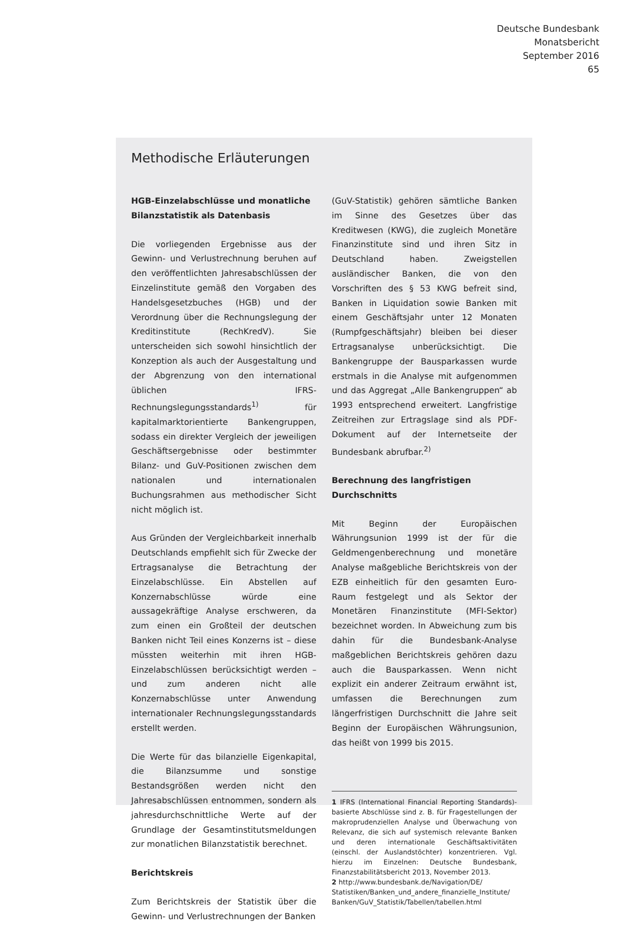Deutsche Bundesbank
Monatsbericht
September 2016
65
Methodische Erläuterungen
HGB-Einzelabschlüsse und monatliche Bilanzstatistik als Datenbasis
Die vorliegenden Ergebnisse aus der Gewinn- und Verlustrechnung beruhen auf den veröffentlichten Jahresabschlüssen der Einzelinstitute gemäß den Vorgaben des Handelsgesetzbuches (HGB) und der Verordnung über die Rechnungslegung der Kreditinstitute (RechKredV). Sie unterscheiden sich sowohl hinsichtlich der Konzeption als auch der Ausgestaltung und der Abgrenzung von den international üblichen IFRS-Rechnungslegungsstandards<sup>1)</sup> für kapitalmarktorientierte Bankengruppen, sodass ein direkter Vergleich der jeweiligen Geschäftsergebnisse oder bestimmter Bilanz- und GuV-Positionen zwischen dem nationalen und internationalen Buchungsrahmen aus methodischer Sicht nicht möglich ist.
Aus Gründen der Vergleichbarkeit innerhalb Deutschlands empfiehlt sich für Zwecke der Ertragsanalyse die Betrachtung der Einzelabschlüsse. Ein Abstellen auf Konzernabschlüsse würde eine aussagekräftige Analyse erschweren, da zum einen ein Großteil der deutschen Banken nicht Teil eines Konzerns ist – diese müssten weiterhin mit ihren HGB-Einzelabschlüssen berücksichtigt werden – und zum anderen nicht alle Konzernabschlüsse unter Anwendung internationaler Rechnungslegungsstandards erstellt werden.
Die Werte für das bilanzielle Eigenkapital, die Bilanzsumme und sonstige Bestandsgrößen werden nicht den Jahresabschlüssen entnommen, sondern als jahresdurchschnittliche Werte auf der Grundlage der Gesamtinstitutsmeldungen zur monatlichen Bilanzstatistik berechnet.
Berichtskreis
Zum Berichtskreis der Statistik über die Gewinn- und Verlustrechnungen der Banken
(GuV-Statistik) gehören sämtliche Banken im Sinne des Gesetzes über das Kreditwesen (KWG), die zugleich Monetäre Finanzinstitute sind und ihren Sitz in Deutschland haben. Zweigstellen ausländischer Banken, die von den Vorschriften des § 53 KWG befreit sind, Banken in Liquidation sowie Banken mit einem Geschäftsjahr unter 12 Monaten (Rumpfgeschäftsjahr) bleiben bei dieser Ertragsanalyse unberücksichtigt. Die Bankengruppe der Bausparkassen wurde erstmals in die Analyse mit aufgenommen und das Aggregat „Alle Bankengruppen“ ab 1993 entsprechend erweitert. Langfristige Zeitreihen zur Ertragslage sind als PDF-Dokument auf der Internetseite der Bundesbank abrufbar.<sup>2)</sup>
Berechnung des langfristigen Durchschnitts
Mit Beginn der Europäischen Währungsunion 1999 ist der für die Geldmengenberechnung und monetäre Analyse maßgebliche Berichtskreis von der EZB einheitlich für den gesamten Euro-Raum festgelegt und als Sektor der Monetären Finanzinstitute (MFI-Sektor) bezeichnet worden. In Abweichung zum bis dahin für die Bundesbank-Analyse maßgeblichen Berichtskreis gehören dazu auch die Bausparkassen. Wenn nicht explizit ein anderer Zeitraum erwähnt ist, umfassen die Berechnungen zum längerfristigen Durchschnitt die Jahre seit Beginn der Europäischen Währungsunion, das heißt von 1999 bis 2015.
1 IFRS (International Financial Reporting Standards)-basierte Abschlüsse sind z. B. für Fragestellungen der makroprudenziellen Analyse und Überwachung von Relevanz, die sich auf systemisch relevante Banken und deren internationale Geschäftsaktivitäten (einschl. der Auslandstöchter) konzentrieren. Vgl. hierzu im Einzelnen: Deutsche Bundesbank, Finanzstabilitätsbericht 2013, November 2013.
2 http://www.bundesbank.de/Navigation/DE/ Statistiken/Banken_und_andere_finanzielle_Institute/ Banken/GuV_Statistik/Tabellen/tabellen.html